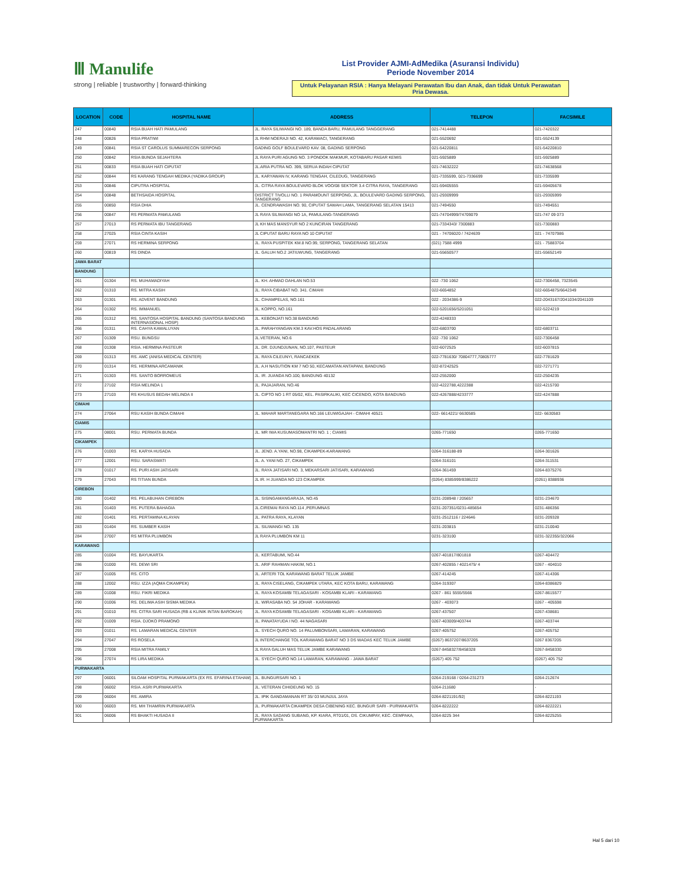Ⅲ Manulife
strong | reliable | trustworthy | forward-thinking
List Provider AJMI-AdMedika (Asuransi Individu)
Periode November 2014
Untuk Pelayanan RSIA : Hanya Melayani Perawatan Ibu dan Anak, dan tidak Untuk Perawatan Pria Dewasa.
| LOCATION | CODE | HOSPITAL NAME | ADDRESS | TELEPON | FACSIMILE |
| --- | --- | --- | --- | --- | --- |
| 247 | 00840 | RSIA BUAH HATI PAMULANG | JL. RAYA SILIWANGI NO. 189, BANDA BARU, PAMULANG TANGGERANG | 021-7414488 | 021-7420322 |
| 248 | 00826 | RSIA PRATIWI | JL RHM NOERAJI NO. 42, KARAWACI, TANGERANG | 021-5520692 | 021-5524139 |
| 249 | 00841 | RSIA ST CAROLUS SUMMARECON SERPONG | GADING GOLF BOULEVARD KAV. 08, GADING SERPONG | 021-54220811 | 021-54220810 |
| 250 | 00842 | RSIA BUNDA SEJAHTERA | JL RAYA PURI AGUNG NO. 3 PONDOK MAKMUR, KOTABARU PASAR KEMIS | 021-5925889 | 021-5925889 |
| 251 | 00833 | RSIA BUAH HATI CIPUTAT | JL.ARIA PUTRA NO. 399, SERUA INDAH CIPUTAT | 021-74632222 | 021-74638568 |
| 252 | 00844 | RS KARANG TENGAH MEDIKA (YADIKA GROUP) | JL. KARYAWAN IV, KARANG TENGAH, CILEDUG, TANGERANG | 021-7335599, 021-7336699 | 021-7335599 |
| 253 | 00846 | CIPUTRA HOSPITAL | JL. CITRA RAYA BOULEVARD BLOK VOO/08 SEKTOR 3.4 CITRA RAYA, TANGERANG | 021-59405555 | 021-59405678 |
| 254 | 00848 | BETHSAIDA HOSPITAL | DISTRICT TIVOLLI NO. 1 PARAMOUNT SERPONG, JL. BOULEVARD GADING SERPONG, TANGERANG | 021-29309999 | 021-29305999 |
| 255 | 00850 | RSIA DHIA | JL. CENDRAWASIH NO. 90, CIPUTAT SAWAH LAMA, TANGERANG SELATAN 15413 | 021-7494550 | 021-7494551 |
| 256 | 00847 | RS PERMATA PAMULANG | JL RAYA SILIWANGI NO 1A, PAMULANG-TANGERANG | 021-74704999/74709079 | 021-747 09 073 |
| 257 | 27013 | RS PERMATA IBU TANGERANG | JL KH MAS MANSYUR NO 2 KUNCIRAN TANGERANG | 021-7334343/ 7300883 | 021-7300883 |
| 258 | 27025 | RSIA CINTA KASIH | JL CIPUTAT BARU RAYA NO 10 CIPUTAT | 021 - 74706020 / 7424639 | 021 - 74707986 |
| 259 | 27071 | RS HERMINA SERPONG | JL. RAYA PUSPITEK KM.8 NO.99, SERPONG, TANGERANG SELATAN | (021) 7588 4999 | 021 - 75883704 |
| 260 | 00819 | RS DINDA | JL. GALUH NO.2 JATIUWUNG, TANGERANG | 021-55650577 | 021-55652149 |
| JAWA BARAT | | | | | |
| BANDUNG | | | | | |
| 261 | 01304 | RS. MUHAMADIYAH | JL. KH. AHMAD DAHLAN NO.53 | 022 -730 1062 | 022-7306458, 7323545 |
| 262 | 01310 | RS. MITRA KASIH | JL. RAYA CIBABAT NO. 341. CIMAHI | 022-6654852 | 022-6654875/6642349 |
| 263 | 01301 | RS. ADVENT BANDUNG | JL. CIHAMPELAS, NO.161 | 022 - 2034386-9 | 022-2043167/2041034/2041109 |
| 264 | 01302 | RS. IMMANUEL | JL. KOPPO, NO.161 | 022-5201656/5201051 | 022-5224219 |
| 265 | 01312 | RS. SANTOSA HOSPITAL BANDUNG (SANTOSA BANDUNG INTERNASIONAL HOSP) | JL. KEBONJATI NO.38 BANDUNG | 022-4248333 | |
| 266 | 01311 | RS. CAHYA KAWALUYAN | JL. PARAHYANGAN KM.3 KAV.HOS PADALARANG | 022-6803700 | 022-6803711 |
| 267 | 01309 | RSU. BUNGSU | JL.VETERAN, NO.6 | 022 -730 1062 | 022-7306458 |
| 268 | 01308 | RSIA. HERMINA PASTEUR | JL. DR. DJUNDJUNAN, NO.107, PASTEUR | 022-6072525 | 022-6037815 |
| 269 | 01313 | RS. AMC (ANISA MEDICAL CENTER) | JL. RAYA CILEUNYI, RANCAEKEK | 022-7781630/ 70804777,70805777 | 022-7781629 |
| 270 | 01314 | RS. HERMINA ARCAMANIK | JL. A.H NASUTION KM 7 NO 50, KECAMATAN ANTAPANI, BANDUNG | 022-87242525 | 022-7271771 |
| 271 | 01303 | RS. SANTO BORROMEUS | JL. IR. JUANDA NO.100, BANDUNG 40132 | 022-2552000 | 022-2504235 |
| 272 | 27102 | RSIA MELINDA 1 | JL. PAJAJARAN, NO.46 | 022-4222788,4222388 | 022-4215700 |
| 273 | 27103 | RS KHUSUS BEDAH MELINDA II | JL. CIPTO NO 1 RT 05/02, KEL. PASIRKALIKI, KEC CICENDO, KOTA BANDUNG | 022-4267888/4233777 | 022-4247888 |
| CIMAHI | | | | | |
| 274 | 27064 | RSU KASIH BUNDA CIMAHI | JL. MAHAR MARTANEGARA NO.166 LEUWIGAJAH - CIMAHI 40521 | 022- 6614221/ 6630585 | 022- 6630583 |
| CIAMIS | | | | | |
| 275 | 08001 | RSU. PERMATA BUNDA | JL. MR IWA KUSUMASOMANTRI NO. 1 ; CIAMIS | 0265-771650 | 0265-771650 |
| CIKAMPEK | | | | | |
| 276 | 01003 | RS. KARYA HUSADA | JL. JEND. A.YANI, NO.98, CIKAMPEK-KARAWANG | 0264-316188-89 | 0264-301626 |
| 277 | 12001 | RSU. SARASWATI | JL. A. YANI NO. 27, CIKAMPEK | 0264-316101 | 0264-311531 |
| 278 | 01017 | RS. PURI ASIH JATISARI | JL. RAYA JATISARI NO. 3, MEKARSARI JATISARI, KARAWANG | 0264-361459 | 0264-8375276 |
| 279 | 27043 | RS TITIAN BUNDA | JL IR. H JUANDA NO 123 CIKAMPEK | (0264) 8385999/8386222 | (0261) 8388936 |
| CIREBON | | | | | |
| 280 | 01402 | RS. PELABUHAN CIREBON | JL. SISINGAMANGARAJA, NO.45 | 0231-208948 / 205657 | 0231-234670 |
| 281 | 01403 | RS. PUTERA BAHAGIA | JL.CIREMAI RAYA NO.114 ,PERUMNAS | 0231-207351/0231-485654 | 0231-486356 |
| 282 | 01401 | RS. PERTAMINA KLAYAN | JL. PATRA RAYA, KLAYAN | 0231-2512116 / 224646 | 0231-209328 |
| 283 | 01404 | RS. SUMBER KASIH | JL. SILIWANGI NO. 135 | 0231-203815 | 0231-210040 |
| 284 | 27007 | RS MITRA PLUMBON | JL RAYA PLUMBON KM 11 | 0231-323100 | 0231-322355/322066 |
| KARAWANG | | | | | |
| 285 | 01004 | RS. BAYUKARTA | JL. KERTABUMI, NO.44 | 0267-401817/801818 | 0267-404472 |
| 286 | 01000 | RS. DEWI SRI | JL. ARIF RAHMAN HAKIM, NO.1 | 0267-402855 / 4021475/ 4 | 0267 - 404010 |
| 287 | 01005 | RS. CITO | JL. ARTERI TOL KARAWANG BARAT TELUK JAMBE | 0267-414245 | 0267-414306 |
| 288 | 12002 | RSU. IZZA (AQMA CIKAMPEK) | JL. RAYA CISELANG, CIKAMPEK UTARA, KEC KOTA BARU, KARAWANG | 0264-319307 | 0264-8386829 |
| 289 | 01008 | RSU. FIKRI MEDIKA | JL. RAYA KOSAMBI TELAGASARI - KOSAMBI KLARI - KARAWANG | 0267 - 861 5555/5566 | 0267-8615577 |
| 290 | 01006 | RS. DELIMA ASIH SISMA MEDIKA | JL. WIRASABA NO. 54 JOHAR - KARAWANG | 0267 - 403073 | 0267 - 405598 |
| 291 | 01010 | RS. CITRA SARI HUSADA (RB & KLINIK INTAN BAROKAH) | JL. RAYA KOSAMBI TELAGASARI - KOSAMBI KLARI - KARAWANG | 0267-437507 | 0267-438681 |
| 292 | 01009 | RSIA. DJOKO PRAMONO | JL. PANATAYUDA I NO. 44 NAGASARI | 0267-403009/403744 | 0267-403744 |
| 293 | 01011 | RS. LAMARAN MEDICAL CENTER | JL. SYECH QURO NO. 14 PALUMBONSARI, LAMARAN, KARAWANG | 0267-405752 | 0267-405752 |
| 294 | 27047 | RS ROSELA | JL INTERCHANGE TOL KARAWANG BARAT NO 3 DS WADAS KEC TELUK JAMBE | (0267) 8637207/8637205 | 0267 8367205 |
| 295 | 27008 | RSIA MITRA FAMILY | JL RAYA GALUH MAS TELUK JAMBE KARAWANG | 0267-8458327/8458328 | 0267-8458330 |
| 296 | 27074 | RS LIRA MEDIKA | JL. SYECH QURO NO.14 LAMARAN, KARAWANG - JAWA BARAT | (0267) 405 752 | (0267) 405 752 |
| PURWAKARTA | | | | | |
| 297 | 06001 | SILOAM HOSPITAL PURWAKARTA (EX RS. EFARINA ETAHAM) | JL. BUNGURSARI NO. 1 | 0264-219168 / 0264-231273 | 0264-212674 |
| 298 | 06002 | RSIA. ASRI PURWAKARTA | JL. VETERAN CIHIDEUNG NO. 15 | 0264-211680 | - |
| 299 | 06004 | RS. AMIRA | JL. IPIK GANDAMANAN RT 35/ 03 MUNJUL JAYA | 0264-8221191/92/ | 0264-8221193 |
| 300 | 06003 | RS. MH THAMRIN PURWAKARTA | JL. PURWAKARTA CIKAMPEK DESA CIBENING KEC. BUNGUR SARI - PURWAKARTA | 0264-8222222 | 0264-8222221 |
| 301 | 06006 | RS BHAKTI HUSADA II | JL. RAYA SADANG SUBANG, KP. KIARA, RT01/01, DS. CIKUMPAY, KEC. CEMPAKA, PURWAKARTA | 0264-8225 344 | 0264-8225255 |
Hal 5 dari 10